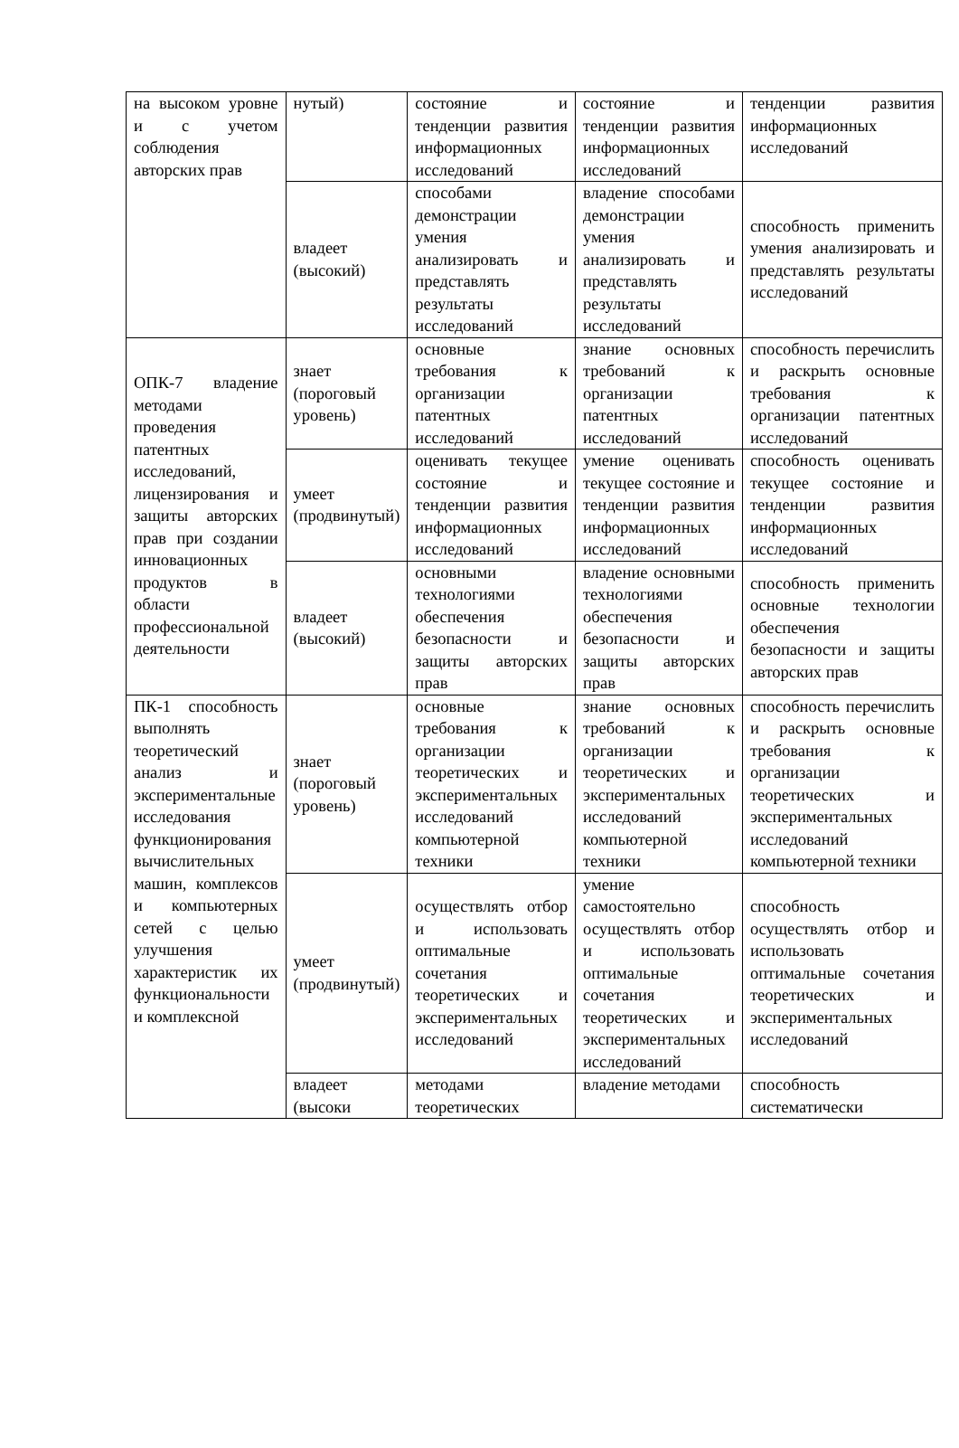| на высоком уровне и с учетом соблюдения авторских прав | нутый) | состояние и тенденции развития информационных исследований | состояние и тенденции развития информационных исследований | тенденции развития информационных исследований |
| | владеет (высокий) | способами демонстрации умения анализировать и представлять результаты исследований | владение способами демонстрации умения анализировать и представлять результаты исследований | способность применить умения анализировать и представлять результаты исследований |
| ОПК-7 владение методами проведения патентных исследований, лицензирования и защиты авторских прав при создании инновационных продуктов в области профессиональной деятельности | знает (пороговый уровень) | основные требования к организации патентных исследований | знание основных требований к организации патентных исследований | способность перечислить и раскрыть основные требования к организации патентных исследований |
| | умеет (продвинутый) | оценивать текущее состояние и тенденции развития информационных исследований | умение оценивать текущее состояние и тенденции развития информационных исследований | способность оценивать текущее состояние и тенденции развития информационных исследований |
| | владеет (высокий) | основными технологиями обеспечения безопасности и защиты авторских прав | владение основными технологиями обеспечения безопасности и защиты авторских прав | способность применить основные технологии обеспечения безопасности и защиты авторских прав |
| ПК-1 способность выполнять теоретический анализ и экспериментальные исследования функционирования вычислительных машин, комплексов и компьютерных сетей с целью улучшения характеристик их функциональности и комплексной | знает (пороговый уровень) | основные требования к организации теоретических и экспериментальных исследований компьютерной техники | знание основных требований к организации теоретических и экспериментальных исследований компьютерной техники | способность перечислить и раскрыть основные требования к организации теоретических и экспериментальных исследований компьютерной техники |
| | умеет (продвинутый) | осуществлять отбор и использовать оптимальные сочетания теоретических и экспериментальных исследований | умение самостоятельно осуществлять отбор и использовать оптимальные сочетания теоретических и экспериментальных исследований | способность осуществлять отбор и использовать оптимальные сочетания теоретических и экспериментальных исследований |
| | владеет (высоки | методами теоретических | владение методами | способность систематически |